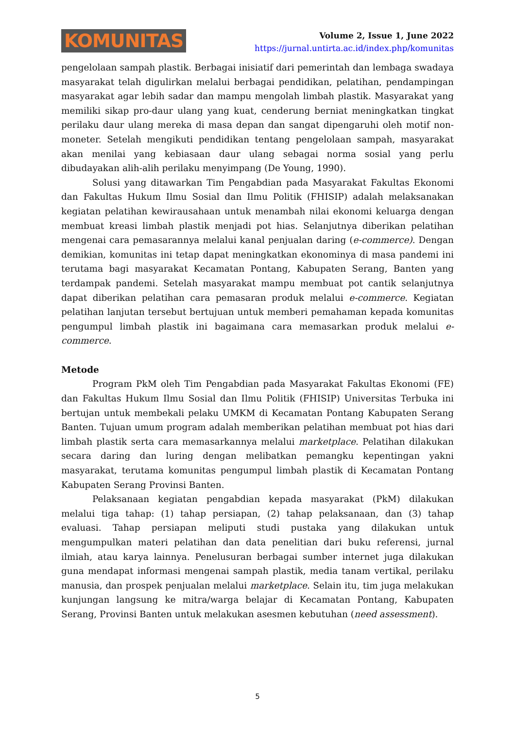KOMUNITAS
Volume 2, Issue 1, June 2022
https://jurnal.untirta.ac.id/index.php/komunitas
pengelolaan sampah plastik. Berbagai inisiatif dari pemerintah dan lembaga swadaya masyarakat telah digulirkan melalui berbagai pendidikan, pelatihan, pendampingan masyarakat agar lebih sadar dan mampu mengolah limbah plastik. Masyarakat yang memiliki sikap pro-daur ulang yang kuat, cenderung berniat meningkatkan tingkat perilaku daur ulang mereka di masa depan dan sangat dipengaruhi oleh motif non-moneter. Setelah mengikuti pendidikan tentang pengelolaan sampah, masyarakat akan menilai yang kebiasaan daur ulang sebagai norma sosial yang perlu dibudayakan alih-alih perilaku menyimpang (De Young, 1990).
Solusi yang ditawarkan Tim Pengabdian pada Masyarakat Fakultas Ekonomi dan Fakultas Hukum Ilmu Sosial dan Ilmu Politik (FHISIP) adalah melaksanakan kegiatan pelatihan kewirausahaan untuk menambah nilai ekonomi keluarga dengan membuat kreasi limbah plastik menjadi pot hias. Selanjutnya diberikan pelatihan mengenai cara pemasarannya melalui kanal penjualan daring (e-commerce). Dengan demikian, komunitas ini tetap dapat meningkatkan ekonominya di masa pandemi ini terutama bagi masyarakat Kecamatan Pontang, Kabupaten Serang, Banten yang terdampak pandemi. Setelah masyarakat mampu membuat pot cantik selanjutnya dapat diberikan pelatihan cara pemasaran produk melalui e-commerce. Kegiatan pelatihan lanjutan tersebut bertujuan untuk memberi pemahaman kepada komunitas pengumpul limbah plastik ini bagaimana cara memasarkan produk melalui e-commerce.
Metode
Program PkM oleh Tim Pengabdian pada Masyarakat Fakultas Ekonomi (FE) dan Fakultas Hukum Ilmu Sosial dan Ilmu Politik (FHISIP) Universitas Terbuka ini bertujan untuk membekali pelaku UMKM di Kecamatan Pontang Kabupaten Serang Banten. Tujuan umum program adalah memberikan pelatihan membuat pot hias dari limbah plastik serta cara memasarkannya melalui marketplace. Pelatihan dilakukan secara daring dan luring dengan melibatkan pemangku kepentingan yakni masyarakat, terutama komunitas pengumpul limbah plastik di Kecamatan Pontang Kabupaten Serang Provinsi Banten.
Pelaksanaan kegiatan pengabdian kepada masyarakat (PkM) dilakukan melalui tiga tahap: (1) tahap persiapan, (2) tahap pelaksanaan, dan (3) tahap evaluasi. Tahap persiapan meliputi studi pustaka yang dilakukan untuk mengumpulkan materi pelatihan dan data penelitian dari buku referensi, jurnal ilmiah, atau karya lainnya. Penelusuran berbagai sumber internet juga dilakukan guna mendapat informasi mengenai sampah plastik, media tanam vertikal, perilaku manusia, dan prospek penjualan melalui marketplace. Selain itu, tim juga melakukan kunjungan langsung ke mitra/warga belajar di Kecamatan Pontang, Kabupaten Serang, Provinsi Banten untuk melakukan asesmen kebutuhan (need assessment).
5